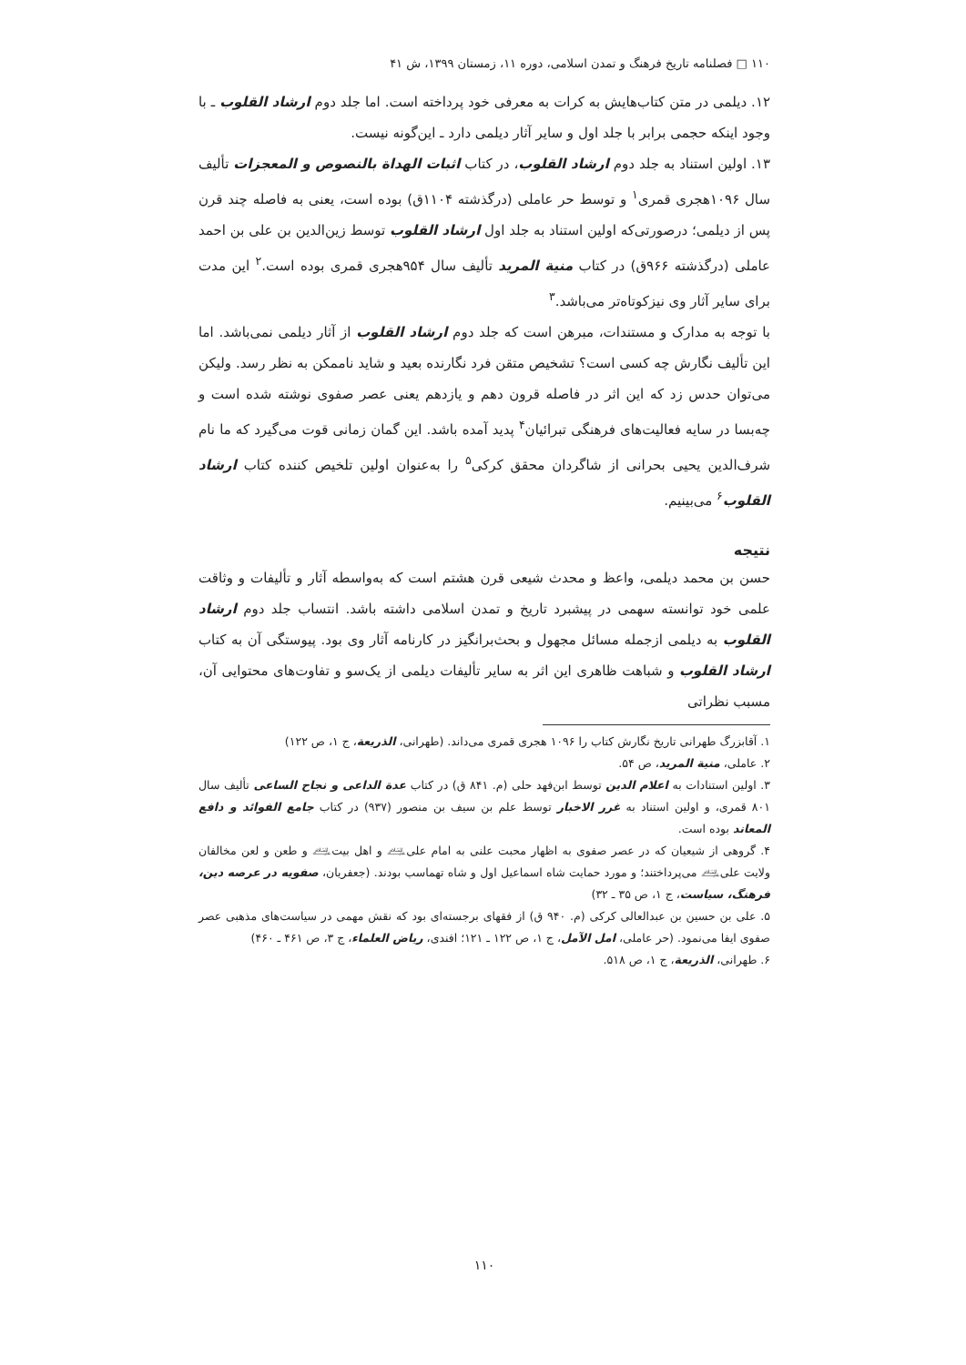۱۱۰ □ فصلنامه تاریخ فرهنگ و تمدن اسلامی، دوره ۱۱، زمستان ۱۳۹۹، ش ۴۱
۱۲. دیلمی در متن کتاب‌هایش به کرات به معرفی خود پرداخته است. اما جلد دوم ارشاد القلوب ـ با وجود اینکه حجمی برابر با جلد اول و سایر آثار دیلمی دارد ـ این‌گونه نیست.
۱۳. اولین استناد به جلد دوم ارشاد القلوب، در کتاب اثبات الهداة بالنصوص و المعجزات تألیف سال ۱۰۹۶هجری قمری<sup>۱</sup> و توسط حر عاملی (درگذشته ۱۱۰۴ق) بوده است، یعنی به فاصله چند قرن پس از دیلمی؛ درصورتی‌که اولین استناد به جلد اول ارشاد القلوب توسط زین‌الدین بن علی بن احمد عاملی (درگذشته ۹۶۶ق) در کتاب منیة المرید تألیف سال ۹۵۴هجری قمری بوده است.<sup>۲</sup> این مدت برای سایر آثار وی نیزکوتاه‌تر می‌باشد.<sup>۳</sup>
با توجه به مدارک و مستندات، مبرهن است که جلد دوم ارشاد القلوب از آثار دیلمی نمی‌باشد. اما این تألیف نگارش چه کسی است؟ تشخیص متقن فرد نگارنده بعید و شاید ناممکن به نظر رسد. ولیکن می‌توان حدس زد که این اثر در فاصله قرون دهم و یازدهم یعنی عصر صفوی نوشته شده است و چه‌بسا در سایه فعالیت‌های فرهنگی تبرائیان<sup>۴</sup> پدید آمده باشد. این گمان زمانی قوت می‌گیرد که ما نام شرف‌الدین یحیی بحرانی از شاگردان محقق کرکی<sup>۵</sup> را به‌عنوان اولین تلخیص کننده کتاب ارشاد القلوب<sup>۶</sup> می‌بینیم.
نتیجه
حسن بن محمد دیلمی، واعظ و محدث شیعی قرن هشتم است که به‌واسطه آثار و تألیفات و وثاقت علمی خود توانسته سهمی در پیشبرد تاریخ و تمدن اسلامی داشته باشد. انتساب جلد دوم ارشاد القلوب به دیلمی ازجمله مسائل مجهول و بحث‌برانگیز در کارنامه آثار وی بود. پیوستگی آن به کتاب ارشاد القلوب و شباهت ظاهری این اثر به سایر تألیفات دیلمی از یک‌سو و تفاوت‌های محتوایی آن، مسبب نظراتی
۱. آقابزرگ طهرانی تاریخ نگارش کتاب را ۱۰۹۶ هجری قمری می‌داند. (طهرانی، الذریعة، ج ۱، ص ۱۲۲)
۲. عاملی، منیة المرید، ص ۵۴.
۳. اولین استنادات به اعلام الدین توسط ابن‌فهد حلی (م. ۸۴۱ ق) در کتاب عدة الداعی و نجاح الساعی تألیف سال ۸۰۱ قمری، و اولین استناد به غرر الاخبار توسط علم بن سیف بن منصور (۹۳۷) در کتاب جامع الفوائد و دافع المعاند بوده است.
۴. گروهی از شیعیان که در عصر صفوی به اظهار محبت علنی به امام علی‌﵇ و اهل بیت‌﵇ و طعن و لعن مخالفان ولایت علی‌﵇ می‌پرداختند؛ و مورد حمایت شاه اسماعیل اول و شاه تهماسب بودند. (جعفریان، صفویه در عرصه دین، فرهنگ، سیاست، ج ۱، ص ۳۵ ـ ۳۲)
۵. علی بن حسین بن عبدالعالی کرکی (م. ۹۴۰ ق) از فقهای برجسته‌ای بود که نقش مهمی در سیاست‌های مذهبی عصر صفوی ایفا می‌نمود. (حر عاملی، امل الآمل، ج ۱، ص ۱۲۲ ـ ۱۲۱؛ افندی، ریاض العلماء، ج ۳، ص ۴۶۱ ـ ۴۶۰)
۶. طهرانی، الذریعة، ج ۱، ص ۵۱۸.
۱۱۰